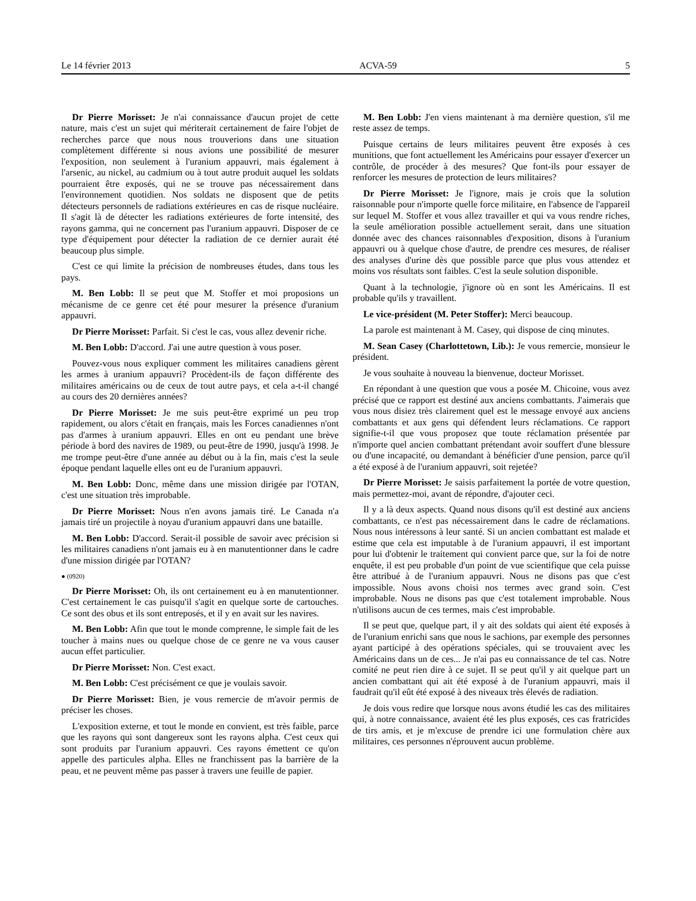Le 14 février 2013 ACVA-59 5
Dr Pierre Morisset: Je n'ai connaissance d'aucun projet de cette nature, mais c'est un sujet qui mériterait certainement de faire l'objet de recherches parce que nous nous trouverions dans une situation complètement différente si nous avions une possibilité de mesurer l'exposition, non seulement à l'uranium appauvri, mais également à l'arsenic, au nickel, au cadmium ou à tout autre produit auquel les soldats pourraient être exposés, qui ne se trouve pas nécessairement dans l'environnement quotidien. Nos soldats ne disposent que de petits détecteurs personnels de radiations extérieures en cas de risque nucléaire. Il s'agit là de détecter les radiations extérieures de forte intensité, des rayons gamma, qui ne concernent pas l'uranium appauvri. Disposer de ce type d'équipement pour détecter la radiation de ce dernier aurait été beaucoup plus simple.
C'est ce qui limite la précision de nombreuses études, dans tous les pays.
M. Ben Lobb: Il se peut que M. Stoffer et moi proposions un mécanisme de ce genre cet été pour mesurer la présence d'uranium appauvri.
Dr Pierre Morisset: Parfait. Si c'est le cas, vous allez devenir riche.
M. Ben Lobb: D'accord. J'ai une autre question à vous poser.
Pouvez-vous nous expliquer comment les militaires canadiens gèrent les armes à uranium appauvri? Procèdent-ils de façon différente des militaires américains ou de ceux de tout autre pays, et cela a-t-il changé au cours des 20 dernières années?
Dr Pierre Morisset: Je me suis peut-être exprimé un peu trop rapidement, ou alors c'était en français, mais les Forces canadiennes n'ont pas d'armes à uranium appauvri. Elles en ont eu pendant une brève période à bord des navires de 1989, ou peut-être de 1990, jusqu'à 1998. Je me trompe peut-être d'une année au début ou à la fin, mais c'est la seule époque pendant laquelle elles ont eu de l'uranium appauvri.
M. Ben Lobb: Donc, même dans une mission dirigée par l'OTAN, c'est une situation très improbable.
Dr Pierre Morisset: Nous n'en avons jamais tiré. Le Canada n'a jamais tiré un projectile à noyau d'uranium appauvri dans une bataille.
M. Ben Lobb: D'accord. Serait-il possible de savoir avec précision si les militaires canadiens n'ont jamais eu à en manutentionner dans le cadre d'une mission dirigée par l'OTAN?
● (0920)
Dr Pierre Morisset: Oh, ils ont certainement eu à en manutentionner. C'est certainement le cas puisqu'il s'agit en quelque sorte de cartouches. Ce sont des obus et ils sont entreposés, et il y en avait sur les navires.
M. Ben Lobb: Afin que tout le monde comprenne, le simple fait de les toucher à mains nues ou quelque chose de ce genre ne va vous causer aucun effet particulier.
Dr Pierre Morisset: Non. C'est exact.
M. Ben Lobb: C'est précisément ce que je voulais savoir.
Dr Pierre Morisset: Bien, je vous remercie de m'avoir permis de préciser les choses.
L'exposition externe, et tout le monde en convient, est très faible, parce que les rayons qui sont dangereux sont les rayons alpha. C'est ceux qui sont produits par l'uranium appauvri. Ces rayons émettent ce qu'on appelle des particules alpha. Elles ne franchissent pas la barrière de la peau, et ne peuvent même pas passer à travers une feuille de papier.
M. Ben Lobb: J'en viens maintenant à ma dernière question, s'il me reste assez de temps.
Puisque certains de leurs militaires peuvent être exposés à ces munitions, que font actuellement les Américains pour essayer d'exercer un contrôle, de procéder à des mesures? Que font-ils pour essayer de renforcer les mesures de protection de leurs militaires?
Dr Pierre Morisset: Je l'ignore, mais je crois que la solution raisonnable pour n'importe quelle force militaire, en l'absence de l'appareil sur lequel M. Stoffer et vous allez travailler et qui va vous rendre riches, la seule amélioration possible actuellement serait, dans une situation donnée avec des chances raisonnables d'exposition, disons à l'uranium appauvri ou à quelque chose d'autre, de prendre ces mesures, de réaliser des analyses d'urine dès que possible parce que plus vous attendez et moins vos résultats sont faibles. C'est la seule solution disponible.
Quant à la technologie, j'ignore où en sont les Américains. Il est probable qu'ils y travaillent.
Le vice-président (M. Peter Stoffer): Merci beaucoup.
La parole est maintenant à M. Casey, qui dispose de cinq minutes.
M. Sean Casey (Charlottetown, Lib.): Je vous remercie, monsieur le président.
Je vous souhaite à nouveau la bienvenue, docteur Morisset.
En répondant à une question que vous a posée M. Chicoine, vous avez précisé que ce rapport est destiné aux anciens combattants. J'aimerais que vous nous disiez très clairement quel est le message envoyé aux anciens combattants et aux gens qui défendent leurs réclamations. Ce rapport signifie-t-il que vous proposez que toute réclamation présentée par n'importe quel ancien combattant prétendant avoir souffert d'une blessure ou d'une incapacité, ou demandant à bénéficier d'une pension, parce qu'il a été exposé à de l'uranium appauvri, soit rejetée?
Dr Pierre Morisset: Je saisis parfaitement la portée de votre question, mais permettez-moi, avant de répondre, d'ajouter ceci.
Il y a là deux aspects. Quand nous disons qu'il est destiné aux anciens combattants, ce n'est pas nécessairement dans le cadre de réclamations. Nous nous intéressons à leur santé. Si un ancien combattant est malade et estime que cela est imputable à de l'uranium appauvri, il est important pour lui d'obtenir le traitement qui convient parce que, sur la foi de notre enquête, il est peu probable d'un point de vue scientifique que cela puisse être attribué à de l'uranium appauvri. Nous ne disons pas que c'est impossible. Nous avons choisi nos termes avec grand soin. C'est improbable. Nous ne disons pas que c'est totalement improbable. Nous n'utilisons aucun de ces termes, mais c'est improbable.
Il se peut que, quelque part, il y ait des soldats qui aient été exposés à de l'uranium enrichi sans que nous le sachions, par exemple des personnes ayant participé à des opérations spéciales, qui se trouvaient avec les Américains dans un de ces... Je n'ai pas eu connaissance de tel cas. Notre comité ne peut rien dire à ce sujet. Il se peut qu'il y ait quelque part un ancien combattant qui ait été exposé à de l'uranium appauvri, mais il faudrait qu'il eût été exposé à des niveaux très élevés de radiation.
Je dois vous redire que lorsque nous avons étudié les cas des militaires qui, à notre connaissance, avaient été les plus exposés, ces cas fratricides de tirs amis, et je m'excuse de prendre ici une formulation chère aux militaires, ces personnes n'éprouvent aucun problème.